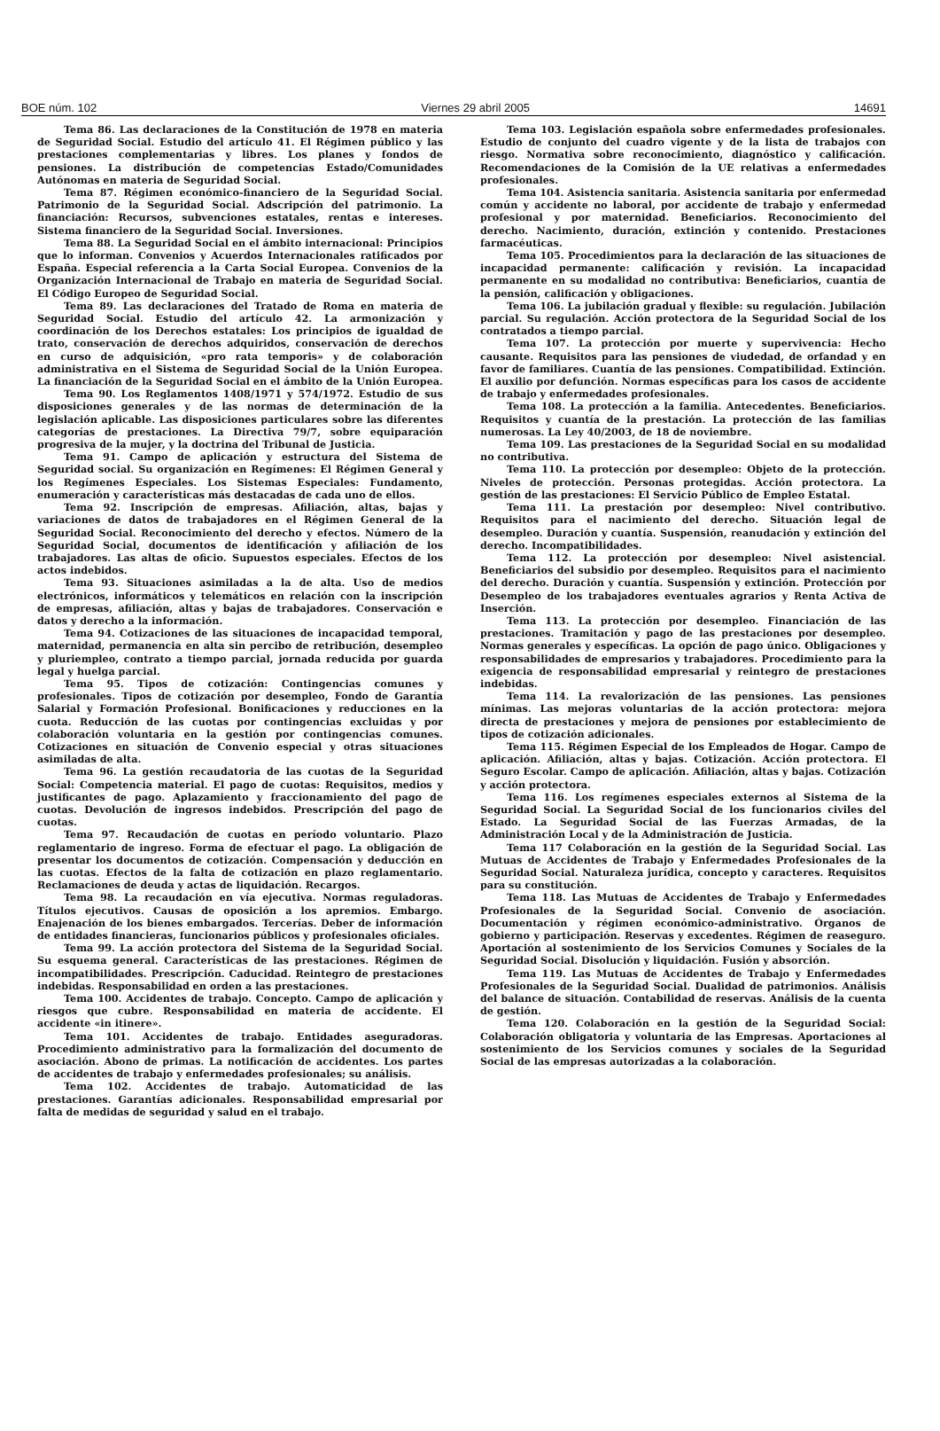BOE núm. 102 Viernes 29 abril 2005 14691
Tema 86. Las declaraciones de la Constitución de 1978 en materia de Seguridad Social. Estudio del artículo 41. El Régimen público y las prestaciones complementarias y libres. Los planes y fondos de pensiones. La distribución de competencias Estado/Comunidades Autónomas en materia de Seguridad Social.
Tema 87. Régimen económico-financiero de la Seguridad Social. Patrimonio de la Seguridad Social. Adscripción del patrimonio. La financiación: Recursos, subvenciones estatales, rentas e intereses. Sistema financiero de la Seguridad Social. Inversiones.
Tema 88. La Seguridad Social en el ámbito internacional: Principios que lo informan. Convenios y Acuerdos Internacionales ratificados por España. Especial referencia a la Carta Social Europea. Convenios de la Organización Internacional de Trabajo en materia de Seguridad Social. El Código Europeo de Seguridad Social.
Tema 89. Las declaraciones del Tratado de Roma en materia de Seguridad Social. Estudio del artículo 42. La armonización y coordinación de los Derechos estatales: Los principios de igualdad de trato, conservación de derechos adquiridos, conservación de derechos en curso de adquisición, «pro rata temporis» y de colaboración administrativa en el Sistema de Seguridad Social de la Unión Europea. La financiación de la Seguridad Social en el ámbito de la Unión Europea.
Tema 90. Los Reglamentos 1408/1971 y 574/1972. Estudio de sus disposiciones generales y de las normas de determinación de la legislación aplicable. Las disposiciones particulares sobre las diferentes categorías de prestaciones. La Directiva 79/7, sobre equiparación progresiva de la mujer, y la doctrina del Tribunal de Justicia.
Tema 91. Campo de aplicación y estructura del Sistema de Seguridad social. Su organización en Regímenes: El Régimen General y los Regímenes Especiales. Los Sistemas Especiales: Fundamento, enumeración y características más destacadas de cada uno de ellos.
Tema 92. Inscripción de empresas. Afiliación, altas, bajas y variaciones de datos de trabajadores en el Régimen General de la Seguridad Social. Reconocimiento del derecho y efectos. Número de la Seguridad Social, documentos de identificación y afiliación de los trabajadores. Las altas de oficio. Supuestos especiales. Efectos de los actos indebidos.
Tema 93. Situaciones asimiladas a la de alta. Uso de medios electrónicos, informáticos y telemáticos en relación con la inscripción de empresas, afiliación, altas y bajas de trabajadores. Conservación e datos y derecho a la información.
Tema 94. Cotizaciones de las situaciones de incapacidad temporal, maternidad, permanencia en alta sin percibo de retribución, desempleo y pluriempleo, contrato a tiempo parcial, jornada reducida por guarda legal y huelga parcial.
Tema 95. Tipos de cotización: Contingencias comunes y profesionales. Tipos de cotización por desempleo, Fondo de Garantía Salarial y Formación Profesional. Bonificaciones y reducciones en la cuota. Reducción de las cuotas por contingencias excluidas y por colaboración voluntaria en la gestión por contingencias comunes. Cotizaciones en situación de Convenio especial y otras situaciones asimiladas de alta.
Tema 96. La gestión recaudatoria de las cuotas de la Seguridad Social: Competencia material. El pago de cuotas: Requisitos, medios y justificantes de pago. Aplazamiento y fraccionamiento del pago de cuotas. Devolución de ingresos indebidos. Prescripción del pago de cuotas.
Tema 97. Recaudación de cuotas en período voluntario. Plazo reglamentario de ingreso. Forma de efectuar el pago. La obligación de presentar los documentos de cotización. Compensación y deducción en las cuotas. Efectos de la falta de cotización en plazo reglamentario. Reclamaciones de deuda y actas de liquidación. Recargos.
Tema 98. La recaudación en vía ejecutiva. Normas reguladoras. Títulos ejecutivos. Causas de oposición a los apremios. Embargo. Enajenación de los bienes embargados. Tercerías. Deber de información de entidades financieras, funcionarios públicos y profesionales oficiales.
Tema 99. La acción protectora del Sistema de la Seguridad Social. Su esquema general. Características de las prestaciones. Régimen de incompatibilidades. Prescripción. Caducidad. Reintegro de prestaciones indebidas. Responsabilidad en orden a las prestaciones.
Tema 100. Accidentes de trabajo. Concepto. Campo de aplicación y riesgos que cubre. Responsabilidad en materia de accidente. El accidente «in itinere».
Tema 101. Accidentes de trabajo. Entidades aseguradoras. Procedimiento administrativo para la formalización del documento de asociación. Abono de primas. La notificación de accidentes. Los partes de accidentes de trabajo y enfermedades profesionales; su análisis.
Tema 102. Accidentes de trabajo. Automaticidad de las prestaciones. Garantías adicionales. Responsabilidad empresarial por falta de medidas de seguridad y salud en el trabajo.
Tema 103. Legislación española sobre enfermedades profesionales. Estudio de conjunto del cuadro vigente y de la lista de trabajos con riesgo. Normativa sobre reconocimiento, diagnóstico y calificación. Recomendaciones de la Comisión de la UE relativas a enfermedades profesionales.
Tema 104. Asistencia sanitaria. Asistencia sanitaria por enfermedad común y accidente no laboral, por accidente de trabajo y enfermedad profesional y por maternidad. Beneficiarios. Reconocimiento del derecho. Nacimiento, duración, extinción y contenido. Prestaciones farmacéuticas.
Tema 105. Procedimientos para la declaración de las situaciones de incapacidad permanente: calificación y revisión. La incapacidad permanente en su modalidad no contributiva: Beneficiarios, cuantía de la pensión, calificación y obligaciones.
Tema 106. La jubilación gradual y flexible: su regulación. Jubilación parcial. Su regulación. Acción protectora de la Seguridad Social de los contratados a tiempo parcial.
Tema 107. La protección por muerte y supervivencia: Hecho causante. Requisitos para las pensiones de viudedad, de orfandad y en favor de familiares. Cuantía de las pensiones. Compatibilidad. Extinción. El auxilio por defunción. Normas específicas para los casos de accidente de trabajo y enfermedades profesionales.
Tema 108. La protección a la familia. Antecedentes. Beneficiarios. Requisitos y cuantía de la prestación. La protección de las familias numerosas. La Ley 40/2003, de 18 de noviembre.
Tema 109. Las prestaciones de la Seguridad Social en su modalidad no contributiva.
Tema 110. La protección por desempleo: Objeto de la protección. Niveles de protección. Personas protegidas. Acción protectora. La gestión de las prestaciones: El Servicio Público de Empleo Estatal.
Tema 111. La prestación por desempleo: Nivel contributivo. Requisitos para el nacimiento del derecho. Situación legal de desempleo. Duración y cuantía. Suspensión, reanudación y extinción del derecho. Incompatibilidades.
Tema 112. La protección por desempleo: Nivel asistencial. Beneficiarios del subsidio por desempleo. Requisitos para el nacimiento del derecho. Duración y cuantía. Suspensión y extinción. Protección por Desempleo de los trabajadores eventuales agrarios y Renta Activa de Inserción.
Tema 113. La protección por desempleo. Financiación de las prestaciones. Tramitación y pago de las prestaciones por desempleo. Normas generales y específicas. La opción de pago único. Obligaciones y responsabilidades de empresarios y trabajadores. Procedimiento para la exigencia de responsabilidad empresarial y reintegro de prestaciones indebidas.
Tema 114. La revalorización de las pensiones. Las pensiones mínimas. Las mejoras voluntarias de la acción protectora: mejora directa de prestaciones y mejora de pensiones por establecimiento de tipos de cotización adicionales.
Tema 115. Régimen Especial de los Empleados de Hogar. Campo de aplicación. Afiliación, altas y bajas. Cotización. Acción protectora. El Seguro Escolar. Campo de aplicación. Afiliación, altas y bajas. Cotización y acción protectora.
Tema 116. Los regímenes especiales externos al Sistema de la Seguridad Social. La Seguridad Social de los funcionarios civiles del Estado. La Seguridad Social de las Fuerzas Armadas, de la Administración Local y de la Administración de Justicia.
Tema 117 Colaboración en la gestión de la Seguridad Social. Las Mutuas de Accidentes de Trabajo y Enfermedades Profesionales de la Seguridad Social. Naturaleza jurídica, concepto y caracteres. Requisitos para su constitución.
Tema 118. Las Mutuas de Accidentes de Trabajo y Enfermedades Profesionales de la Seguridad Social. Convenio de asociación. Documentación y régimen económico-administrativo. Órganos de gobierno y participación. Reservas y excedentes. Régimen de reaseguro. Aportación al sostenimiento de los Servicios Comunes y Sociales de la Seguridad Social. Disolución y liquidación. Fusión y absorción.
Tema 119. Las Mutuas de Accidentes de Trabajo y Enfermedades Profesionales de la Seguridad Social. Dualidad de patrimonios. Análisis del balance de situación. Contabilidad de reservas. Análisis de la cuenta de gestión.
Tema 120. Colaboración en la gestión de la Seguridad Social: Colaboración obligatoria y voluntaria de las Empresas. Aportaciones al sostenimiento de los Servicios comunes y sociales de la Seguridad Social de las empresas autorizadas a la colaboración.